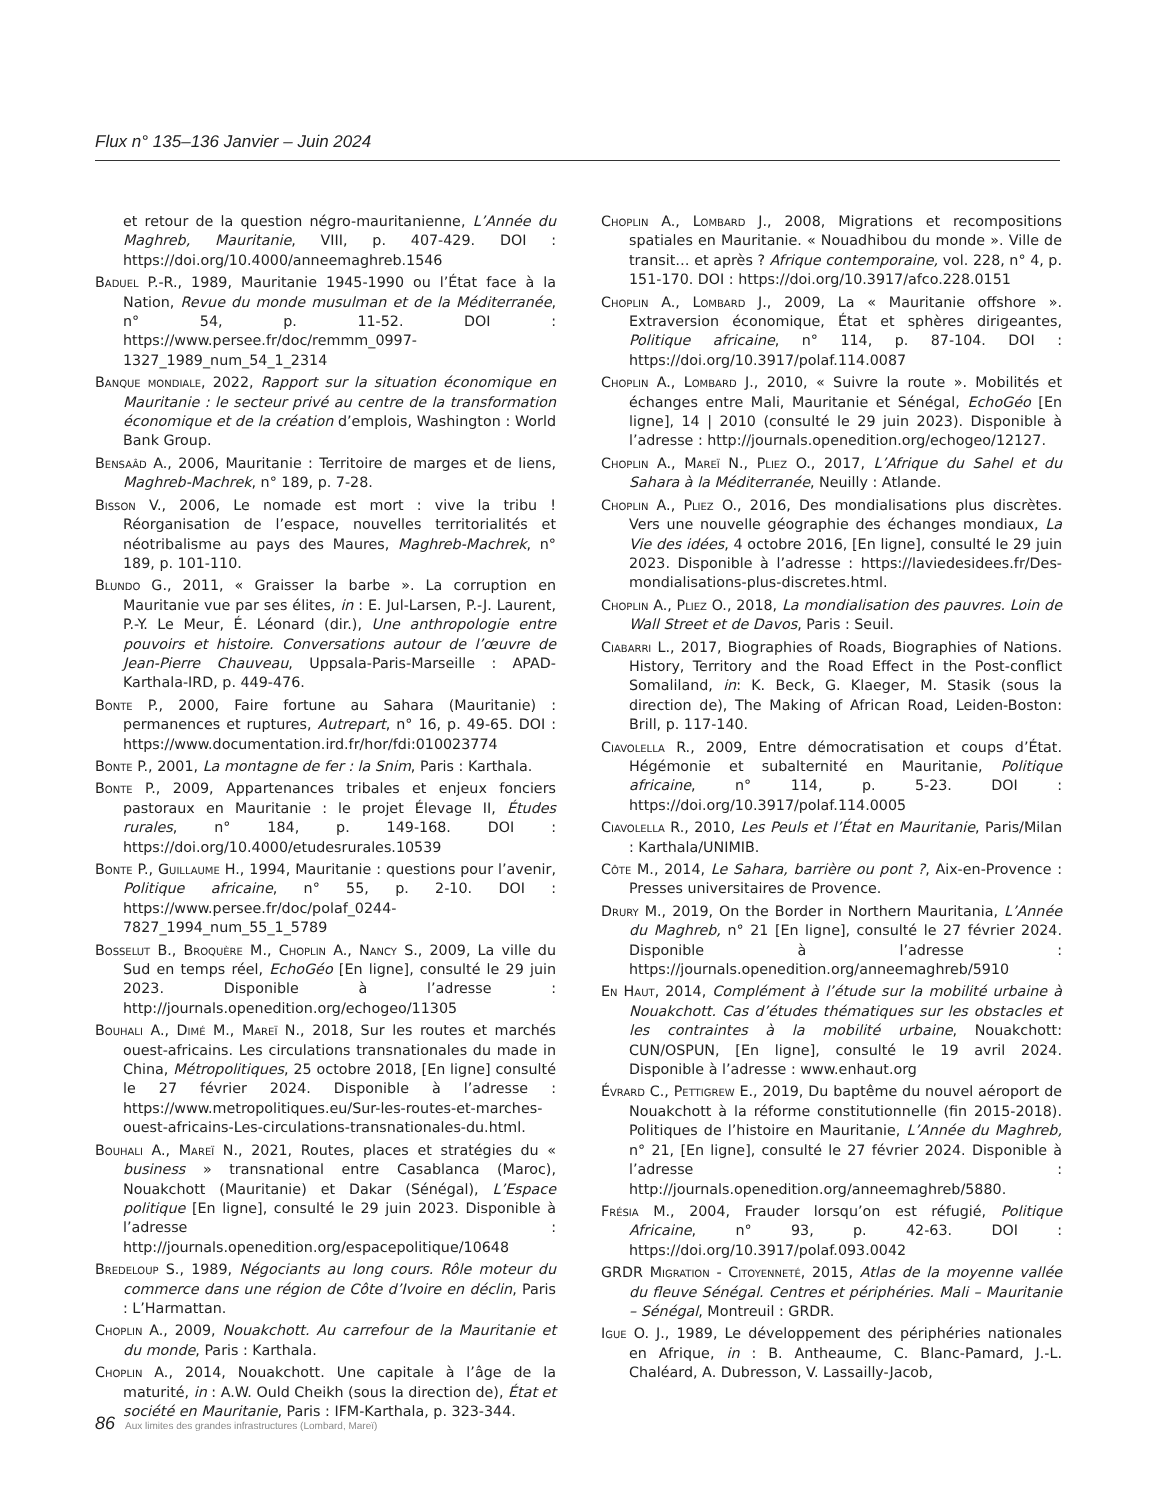Flux n° 135–136 Janvier – Juin 2024
et retour de la question négro-mauritanienne, L’Année du Maghreb, Mauritanie, VIII, p. 407-429. DOI : https://doi.org/10.4000/anneemaghreb.1546
Baduel P.-R., 1989, Mauritanie 1945-1990 ou l’État face à la Nation, Revue du monde musulman et de la Méditerranée, n° 54, p. 11-52. DOI : https://www.persee.fr/doc/remmm_0997-1327_1989_num_54_1_2314
Banque mondiale, 2022, Rapport sur la situation économique en Mauritanie : le secteur privé au centre de la transformation économique et de la création d’emplois, Washington : World Bank Group.
Bensaâd A., 2006, Mauritanie : Territoire de marges et de liens, Maghreb-Machrek, n° 189, p. 7-28.
Bisson V., 2006, Le nomade est mort : vive la tribu ! Réorganisation de l’espace, nouvelles territorialités et néotribalisme au pays des Maures, Maghreb-Machrek, n° 189, p. 101-110.
Blundo G., 2011, « Graisser la barbe ». La corruption en Mauritanie vue par ses élites, in : E. Jul-Larsen, P.-J. Laurent, P.-Y. Le Meur, É. Léonard (dir.), Une anthropologie entre pouvoirs et histoire. Conversations autour de l’œuvre de Jean-Pierre Chauveau, Uppsala-Paris-Marseille : APAD-Karthala-IRD, p. 449-476.
Bonte P., 2000, Faire fortune au Sahara (Mauritanie) : permanences et ruptures, Autrepart, n° 16, p. 49-65. DOI : https://www.documentation.ird.fr/hor/fdi:010023774
Bonte P., 2001, La montagne de fer : la Snim, Paris : Karthala.
Bonte P., 2009, Appartenances tribales et enjeux fonciers pastoraux en Mauritanie : le projet Élevage II, Études rurales, n° 184, p. 149-168. DOI : https://doi.org/10.4000/etudesrurales.10539
Bonte P., Guillaume H., 1994, Mauritanie : questions pour l’avenir, Politique africaine, n° 55, p. 2-10. DOI : https://www.persee.fr/doc/polaf_0244-7827_1994_num_55_1_5789
Bosselut B., Broquère M., Choplin A., Nancy S., 2009, La ville du Sud en temps réel, EchoGéo [En ligne], consulté le 29 juin 2023. Disponible à l’adresse : http://journals.openedition.org/echogeo/11305
Bouhali A., Dimé M., Mareï N., 2018, Sur les routes et marchés ouest-africains. Les circulations transnationales du made in China, Métropolitiques, 25 octobre 2018, [En ligne] consulté le 27 février 2024. Disponible à l’adresse : https://www.metropolitiques.eu/Sur-les-routes-et-marches-ouest-africains-Les-circulations-transnationales-du.html.
Bouhali A., Mareï N., 2021, Routes, places et stratégies du « business » transnational entre Casablanca (Maroc), Nouakchott (Mauritanie) et Dakar (Sénégal), L’Espace politique [En ligne], consulté le 29 juin 2023. Disponible à l’adresse : http://journals.openedition.org/espacepolitique/10648
Bredeloup S., 1989, Négociants au long cours. Rôle moteur du commerce dans une région de Côte d’Ivoire en déclin, Paris : L’Harmattan.
Choplin A., 2009, Nouakchott. Au carrefour de la Mauritanie et du monde, Paris : Karthala.
Choplin A., 2014, Nouakchott. Une capitale à l’âge de la maturité, in : A.W. Ould Cheikh (sous la direction de), État et société en Mauritanie, Paris : IFM-Karthala, p. 323-344.
Choplin A., Lombard J., 2008, Migrations et recompositions spatiales en Mauritanie. « Nouadhibou du monde ». Ville de transit… et après ? Afrique contemporaine, vol. 228, n° 4, p. 151-170. DOI : https://doi.org/10.3917/afco.228.0151
Choplin A., Lombard J., 2009, La « Mauritanie offshore ». Extraversion économique, État et sphères dirigeantes, Politique africaine, n° 114, p. 87-104. DOI : https://doi.org/10.3917/polaf.114.0087
Choplin A., Lombard J., 2010, « Suivre la route ». Mobilités et échanges entre Mali, Mauritanie et Sénégal, EchoGéo [En ligne], 14 | 2010 (consulté le 29 juin 2023). Disponible à l’adresse : http://journals.openedition.org/echogeo/12127.
Choplin A., Mareï N., Pliez O., 2017, L’Afrique du Sahel et du Sahara à la Méditerranée, Neuilly : Atlande.
Choplin A., Pliez O., 2016, Des mondialisations plus discrètes. Vers une nouvelle géographie des échanges mondiaux, La Vie des idées, 4 octobre 2016, [En ligne], consulté le 29 juin 2023. Disponible à l’adresse : https://laviedesidees.fr/Des-mondialisations-plus-discretes.html.
Choplin A., Pliez O., 2018, La mondialisation des pauvres. Loin de Wall Street et de Davos, Paris : Seuil.
Ciabarri L., 2017, Biographies of Roads, Biographies of Nations. History, Territory and the Road Effect in the Post-conflict Somaliland, in: K. Beck, G. Klaeger, M. Stasik (sous la direction de), The Making of African Road, Leiden-Boston: Brill, p. 117-140.
Ciavolella R., 2009, Entre démocratisation et coups d’État. Hégémonie et subalternité en Mauritanie, Politique africaine, n° 114, p. 5-23. DOI : https://doi.org/10.3917/polaf.114.0005
Ciavolella R., 2010, Les Peuls et l’État en Mauritanie, Paris/Milan : Karthala/UNIMIB.
Côte M., 2014, Le Sahara, barrière ou pont ?, Aix-en-Provence : Presses universitaires de Provence.
Drury M., 2019, On the Border in Northern Mauritania, L’Année du Maghreb, n° 21 [En ligne], consulté le 27 février 2024. Disponible à l’adresse : https://journals.openedition.org/anneemaghreb/5910
En Haut, 2014, Complément à l’étude sur la mobilité urbaine à Nouakchott. Cas d’études thématiques sur les obstacles et les contraintes à la mobilité urbaine, Nouakchott: CUN/OSPUN, [En ligne], consulté le 19 avril 2024. Disponible à l’adresse : www.enhaut.org
Évrard C., Pettigrew E., 2019, Du baptême du nouvel aéroport de Nouakchott à la réforme constitutionnelle (fin 2015-2018). Politiques de l’histoire en Mauritanie, L’Année du Maghreb, n° 21, [En ligne], consulté le 27 février 2024. Disponible à l’adresse : http://journals.openedition.org/anneemaghreb/5880.
Frésia M., 2004, Frauder lorsqu’on est réfugié, Politique Africaine, n° 93, p. 42-63. DOI : https://doi.org/10.3917/polaf.093.0042
GRDR Migration - Citoyenneté, 2015, Atlas de la moyenne vallée du fleuve Sénégal. Centres et périphéries. Mali – Mauritanie – Sénégal, Montreuil : GRDR.
Igue O. J., 1989, Le développement des périphéries nationales en Afrique, in : B. Antheaume, C. Blanc-Pamard, J.-L. Chaléard, A. Dubresson, V. Lassailly-Jacob,
86 Aux limites des grandes infrastructures (Lombard, Mareï)